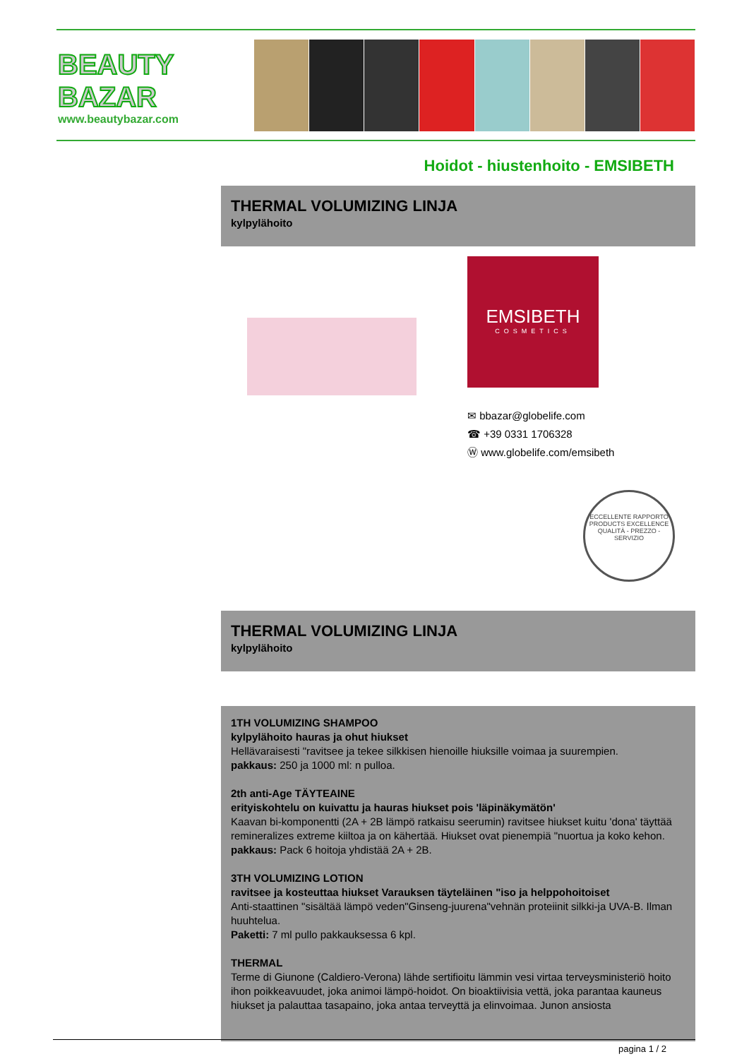BEAUTY
BAZAR
www.beautybazar.com
Hoidot - hiustenhoito - EMSIBETH
THERMAL VOLUMIZING LINJA
kylpylähoito
EMSIBETH
COSMETICS
✉ bbazar@globelife.com
☎ +39 0331 1706328
Ⓦ www.globelife.com/emsibeth
ECCELLENTE RAPPORTO
PRODUCTS EXCELLENCE
QUALITÀ - PREZZO - SERVIZIO
THERMAL VOLUMIZING LINJA
kylpylähoito
1TH VOLUMIZING SHAMPOO
kylpylähoito hauras ja ohut hiukset
Hellävaraisesti "ravitsee ja tekee silkkisen hienoille hiuksille voimaa ja suurempien.
pakkaus: 250 ja 1000 ml: n pulloa.
2th anti-Age TÄYTEAINE
erityiskohtelu on kuivattu ja hauras hiukset pois 'läpinäkymätön'
Kaavan bi-komponentti (2A + 2B lämpö ratkaisu seerumin) ravitsee hiukset kuitu 'dona' täyttää remineralizes extreme kiiltoa ja on kähertää. Hiukset ovat pienempiä "nuortua ja koko kehon.
pakkaus: Pack 6 hoitoja yhdistää 2A + 2B.
3TH VOLUMIZING LOTION
ravitsee ja kosteuttaa hiukset Varauksen täyteläinen "iso ja helppohoitoiset
Anti-staattinen "sisältää lämpö veden"Ginseng-juurena"vehnän proteiinit silkki-ja UVA-B. Ilman huuhtelua.
Paketti: 7 ml pullo pakkauksessa 6 kpl.
THERMAL
Terme di Giunone (Caldiero-Verona) lähde sertifioitu lämmin vesi virtaa terveysministeriö hoito ihon poikkeavuudet, joka animoi lämpö-hoidot. On bioaktiivisia vettä, joka parantaa kauneus hiukset ja palauttaa tasapaino, joka antaa terveyttä ja elinvoimaa. Junon ansiosta
pagina 1 / 2